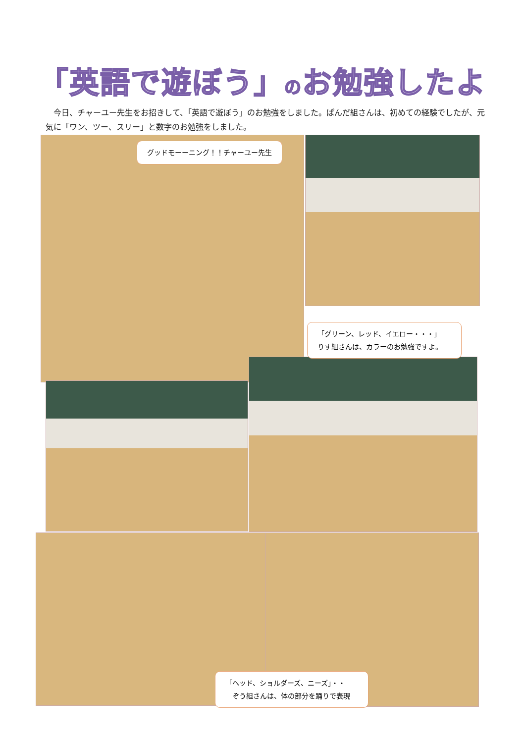「英語で遊ぼう」のお勉強したよ
今日、チャーユー先生をお招きして、「英語で遊ぼう」のお勉強をしました。ぱんだ組さんは、初めての経験でしたが、元気に「ワン、ツー、スリー」と数字のお勉強をしました。
グッドモーーニング！！チャーユー先生
「グリーン、レッド、イエロー・・・」
りす組さんは、カラーのお勉強ですよ。
「ヘッド、ショルダーズ、ニーズ」・・
　ぞう組さんは、体の部分を踊りで表現